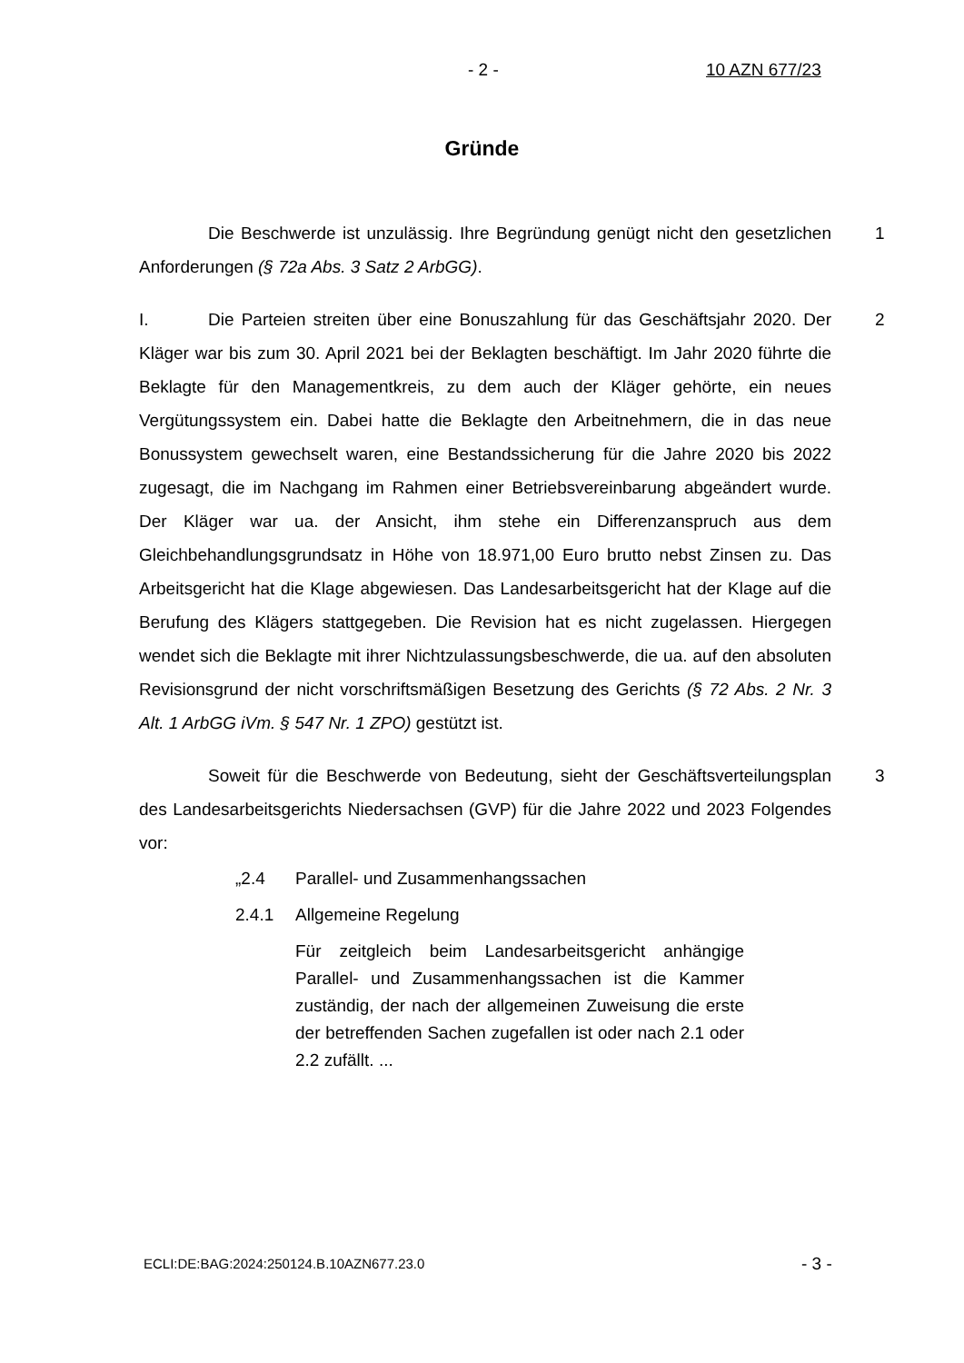- 2 - 10 AZN 677/23
Gründe
1 Die Beschwerde ist unzulässig. Ihre Begründung genügt nicht den gesetzlichen Anforderungen (§ 72a Abs. 3 Satz 2 ArbGG).
2 I. Die Parteien streiten über eine Bonuszahlung für das Geschäftsjahr 2020. Der Kläger war bis zum 30. April 2021 bei der Beklagten beschäftigt. Im Jahr 2020 führte die Beklagte für den Managementkreis, zu dem auch der Kläger gehörte, ein neues Vergütungssystem ein. Dabei hatte die Beklagte den Arbeitnehmern, die in das neue Bonussystem gewechselt waren, eine Bestandssicherung für die Jahre 2020 bis 2022 zugesagt, die im Nachgang im Rahmen einer Betriebsvereinbarung abgeändert wurde. Der Kläger war ua. der Ansicht, ihm stehe ein Differenzanspruch aus dem Gleichbehandlungsgrundsatz in Höhe von 18.971,00 Euro brutto nebst Zinsen zu. Das Arbeitsgericht hat die Klage abgewiesen. Das Landesarbeitsgericht hat der Klage auf die Berufung des Klägers stattgegeben. Die Revision hat es nicht zugelassen. Hiergegen wendet sich die Beklagte mit ihrer Nichtzulassungsbeschwerde, die ua. auf den absoluten Revisionsgrund der nicht vorschriftsmäßigen Besetzung des Gerichts (§ 72 Abs. 2 Nr. 3 Alt. 1 ArbGG iVm. § 547 Nr. 1 ZPO) gestützt ist.
3 Soweit für die Beschwerde von Bedeutung, sieht der Geschäftsverteilungsplan des Landesarbeitsgerichts Niedersachsen (GVP) für die Jahre 2022 und 2023 Folgendes vor:
„2.4 Parallel- und Zusammenhangssachen
2.4.1 Allgemeine Regelung
Für zeitgleich beim Landesarbeitsgericht anhängige Parallel- und Zusammenhangssachen ist die Kammer zuständig, der nach der allgemeinen Zuweisung die erste der betreffenden Sachen zugefallen ist oder nach 2.1 oder 2.2 zufällt. ...
ECLI:DE:BAG:2024:250124.B.10AZN677.23.0
- 3 -